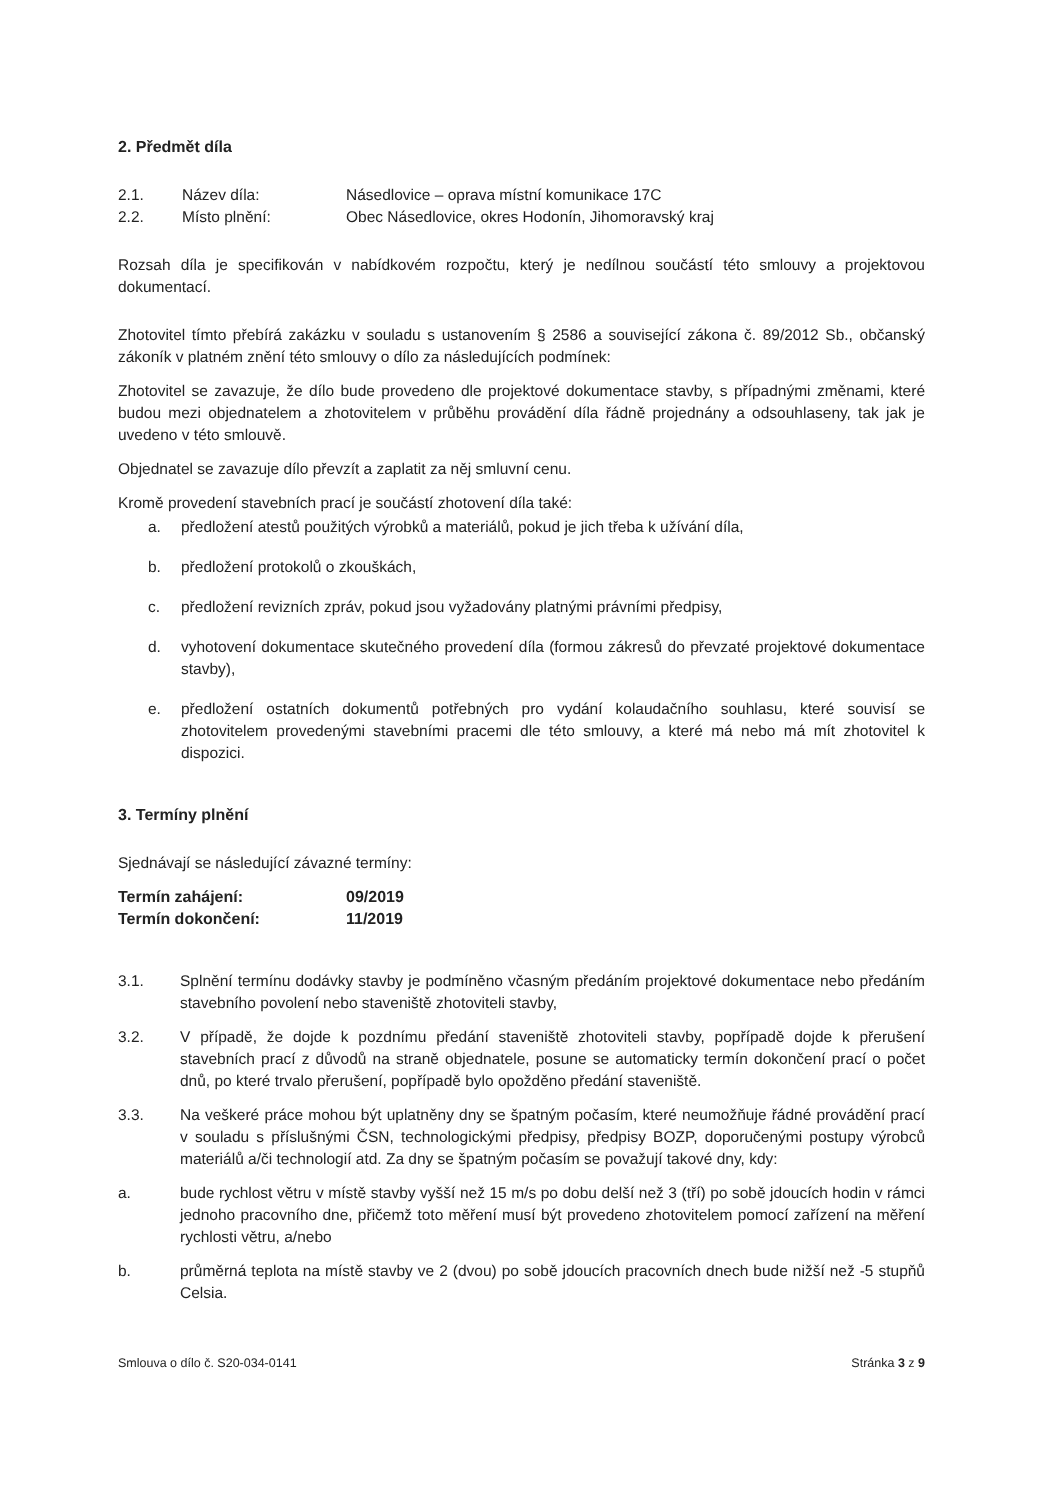2. Předmět díla
2.1. Název díla: Násedlovice – oprava místní komunikace 17C
2.2. Místo plnění: Obec Násedlovice, okres Hodonín, Jihomoravský kraj
Rozsah díla je specifikován v nabídkovém rozpočtu, který je nedílnou součástí této smlouvy a projektovou dokumentací.
Zhotovitel tímto přebírá zakázku v souladu s ustanovením § 2586 a související zákona č. 89/2012 Sb., občanský zákoník v platném znění této smlouvy o dílo za následujících podmínek:
Zhotovitel se zavazuje, že dílo bude provedeno dle projektové dokumentace stavby, s případnými změnami, které budou mezi objednatelem a zhotovitelem v průběhu provádění díla řádně projednány a odsouhlaseny, tak jak je uvedeno v této smlouvě.
Objednatel se zavazuje dílo převzít a zaplatit za něj smluvní cenu.
Kromě provedení stavebních prací je součástí zhotovení díla také:
a. předložení atestů použitých výrobků a materiálů, pokud je jich třeba k užívání díla,
b. předložení protokolů o zkouškách,
c. předložení revizních zpráv, pokud jsou vyžadovány platnými právními předpisy,
d. vyhotovení dokumentace skutečného provedení díla (formou zákresů do převzaté projektové dokumentace stavby),
e. předložení ostatních dokumentů potřebných pro vydání kolaudačního souhlasu, které souvisí se zhotovitelem provedenými stavebními pracemi dle této smlouvy, a které má nebo má mít zhotovitel k dispozici.
3. Termíny plnění
Sjednávají se následující závazné termíny:
| Termín zahájení: | 09/2019 |
| Termín dokončení: | 11/2019 |
3.1. Splnění termínu dodávky stavby je podmíněno včasným předáním projektové dokumentace nebo předáním stavebního povolení nebo staveniště zhotoviteli stavby,
3.2. V případě, že dojde k pozdnímu předání staveniště zhotoviteli stavby, popřípadě dojde k přerušení stavebních prací z důvodů na straně objednatele, posune se automaticky termín dokončení prací o počet dnů, po které trvalo přerušení, popřípadě bylo opožděno předání staveniště.
3.3. Na veškeré práce mohou být uplatněny dny se špatným počasím, které neumožňuje řádné provádění prací v souladu s příslušnými ČSN, technologickými předpisy, předpisy BOZP, doporučenými postupy výrobců materiálů a/či technologií atd. Za dny se špatným počasím se považují takové dny, kdy:
a. bude rychlost větru v místě stavby vyšší než 15 m/s po dobu delší než 3 (tří) po sobě jdoucích hodin v rámci jednoho pracovního dne, přičemž toto měření musí být provedeno zhotovitelem pomocí zařízení na měření rychlosti větru, a/nebo
b. průměrná teplota na místě stavby ve 2 (dvou) po sobě jdoucích pracovních dnech bude nižší než -5 stupňů Celsia.
Smlouva o dílo č. S20-034-0141 Stránka 3 z 9